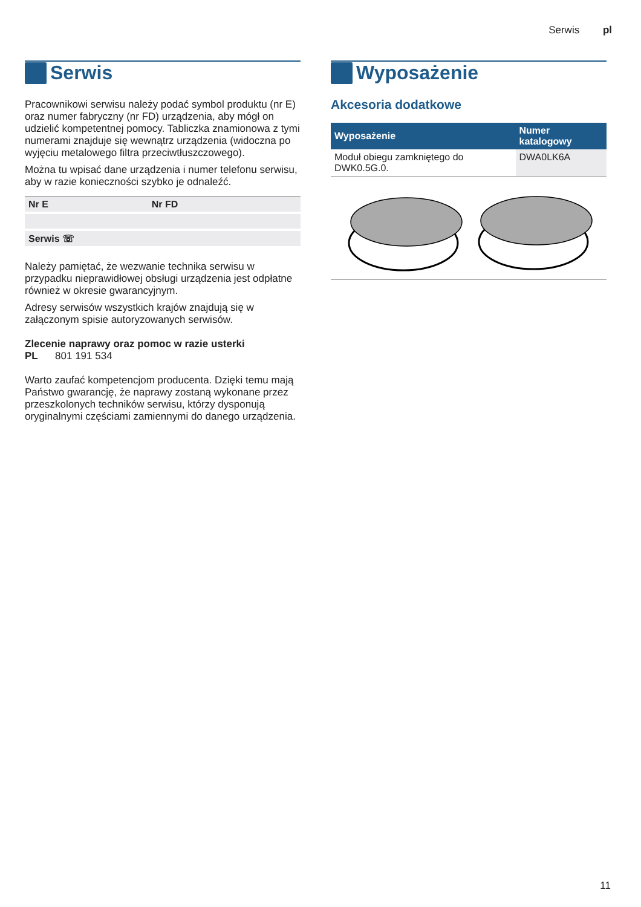Serwis pl
Serwis
Pracownikowi serwisu należy podać symbol produktu (nr E) oraz numer fabryczny (nr FD) urządzenia, aby mógł on udzielić kompetentnej pomocy. Tabliczka znamionowa z tymi numerami znajduje się wewnątrz urządzenia (widoczna po wyjęciu metalowego filtra przeciwtłuszczowego).
Można tu wpisać dane urządzenia i numer telefonu serwisu, aby w razie konieczności szybko je odnaleźć.
| Nr E | Nr FD |
| Serwis ☏ | |
Należy pamiętać, że wezwanie technika serwisu w przypadku nieprawidłowej obsługi urządzenia jest odpłatne również w okresie gwarancyjnym.
Adresy serwisów wszystkich krajów znajdują się w załączonym spisie autoryzowanych serwisów.
Zlecenie naprawy oraz pomoc w razie usterki
PL 801 191 534
Warto zaufać kompetencjom producenta. Dzięki temu mają Państwo gwarancję, że naprawy zostaną wykonane przez przeszkolonych techników serwisu, którzy dysponują oryginalnymi częściami zamiennymi do danego urządzenia.
Wyposażenie
Akcesoria dodatkowe
| Wyposażenie | Numer katalogowy |
| --- | --- |
| Moduł obiegu zamkniętego do DWK0.5G.0. | DWA0LK6A |
11